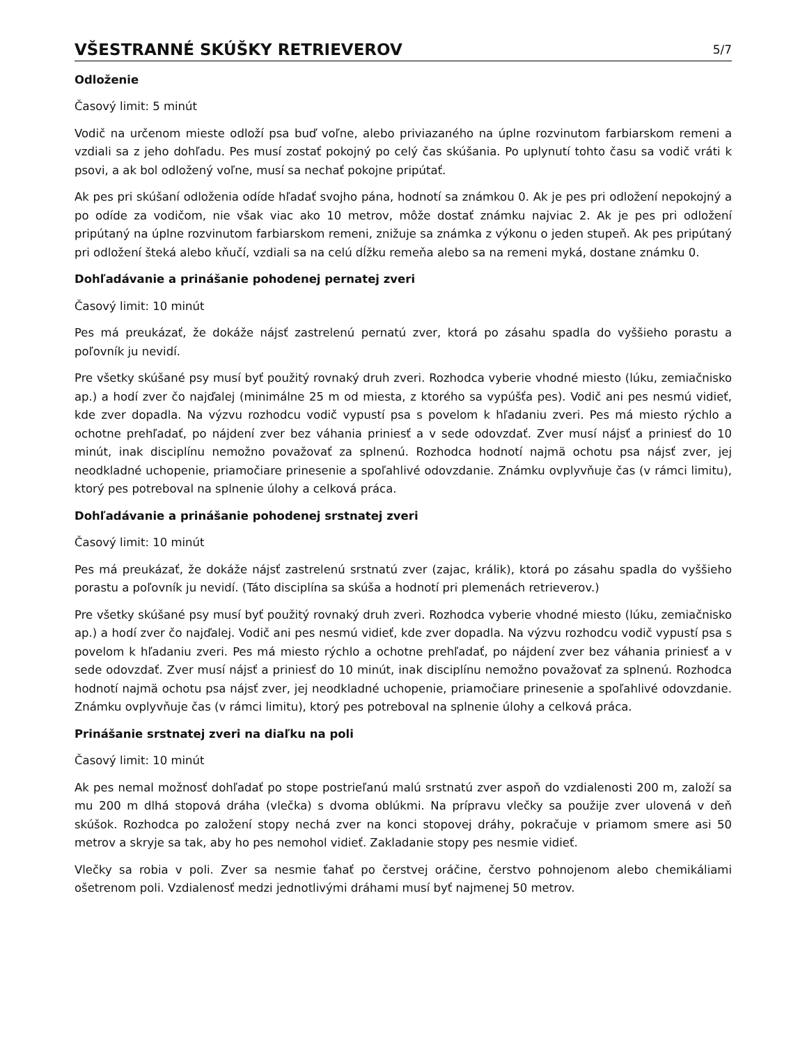VŠESTRANNÉ SKÚŠKY RETRIEVEROV
5/7
Odloženie
Časový limit: 5 minút
Vodič na určenom mieste odloží psa buď voľne, alebo priviazaného na úplne rozvinutom farbiarskom remeni a vzdiali sa z jeho dohľadu. Pes musí zostať pokojný po celý čas skúšania. Po uplynutí tohto času sa vodič vráti k psovi, a ak bol odložený voľne, musí sa nechať pokojne pripútať.
Ak pes pri skúšaní odloženia odíde hľadať svojho pána, hodnotí sa známkou 0. Ak je pes pri odložení nepokojný a po odíde za vodičom, nie však viac ako 10 metrov, môže dostať známku najviac 2. Ak je pes pri odložení pripútaný na úplne rozvinutom farbiarskom remeni, znižuje sa známka z výkonu o jeden stupeň. Ak pes pripútaný pri odložení šteká alebo kňučí, vzdiali sa na celú dĺžku remeňa alebo sa na remeni myká, dostane známku 0.
Dohľadávanie a prinášanie pohodenej pernatej zveri
Časový limit: 10 minút
Pes má preukázať, že dokáže nájsť zastrelenú pernatú zver, ktorá po zásahu spadla do vyššieho porastu a poľovník ju nevidí.
Pre všetky skúšané psy musí byť použitý rovnaký druh zveri. Rozhodca vyberie vhodné miesto (lúku, zemiačnisko ap.) a hodí zver čo najďalej (minimálne 25 m od miesta, z ktorého sa vypúšťa pes). Vodič ani pes nesmú vidieť, kde zver dopadla. Na výzvu rozhodcu vodič vypustí psa s povelom k hľadaniu zveri. Pes má miesto rýchlo a ochotne prehľadať, po nájdení zver bez váhania priniesť a v sede odovzdať. Zver musí nájsť a priniesť do 10 minút, inak disciplínu nemožno považovať za splnenú. Rozhodca hodnotí najmä ochotu psa nájsť zver, jej neodkladné uchopenie, priamočiare prinesenie a spoľahlivé odovzdanie. Známku ovplyvňuje čas (v rámci limitu), ktorý pes potreboval na splnenie úlohy a celková práca.
Dohľadávanie a prinášanie pohodenej srstnatej zveri
Časový limit: 10 minút
Pes má preukázať, že dokáže nájsť zastrelenú srstnatú zver (zajac, králik), ktorá po zásahu spadla do vyššieho porastu a poľovník ju nevidí. (Táto disciplína sa skúša a hodnotí pri plemenách retrieverov.)
Pre všetky skúšané psy musí byť použitý rovnaký druh zveri. Rozhodca vyberie vhodné miesto (lúku, zemiačnisko ap.) a hodí zver čo najďalej. Vodič ani pes nesmú vidieť, kde zver dopadla. Na výzvu rozhodcu vodič vypustí psa s povelom k hľadaniu zveri. Pes má miesto rýchlo a ochotne prehľadať, po nájdení zver bez váhania priniesť a v sede odovzdať. Zver musí nájsť a priniesť do 10 minút, inak disciplínu nemožno považovať za splnenú. Rozhodca hodnotí najmä ochotu psa nájsť zver, jej neodkladné uchopenie, priamočiare prinesenie a spoľahlivé odovzdanie. Známku ovplyvňuje čas (v rámci limitu), ktorý pes potreboval na splnenie úlohy a celková práca.
Prinášanie srstnatej zveri na diaľku na poli
Časový limit: 10 minút
Ak pes nemal možnosť dohľadať po stope postrieľanú malú srstnatú zver aspoň do vzdialenosti 200 m, založí sa mu 200 m dlhá stopová dráha (vlečka) s dvoma oblúkmi. Na prípravu vlečky sa použije zver ulovená v deň skúšok. Rozhodca po založení stopy nechá zver na konci stopovej dráhy, pokračuje v priamom smere asi 50 metrov a skryje sa tak, aby ho pes nemohol vidieť. Zakladanie stopy pes nesmie vidieť.
Vlečky sa robia v poli. Zver sa nesmie ťahať po čerstvej oráčine, čerstvo pohnojenom alebo chemikáliami ošetrenom poli. Vzdialenosť medzi jednotlivými dráhami musí byť najmenej 50 metrov.